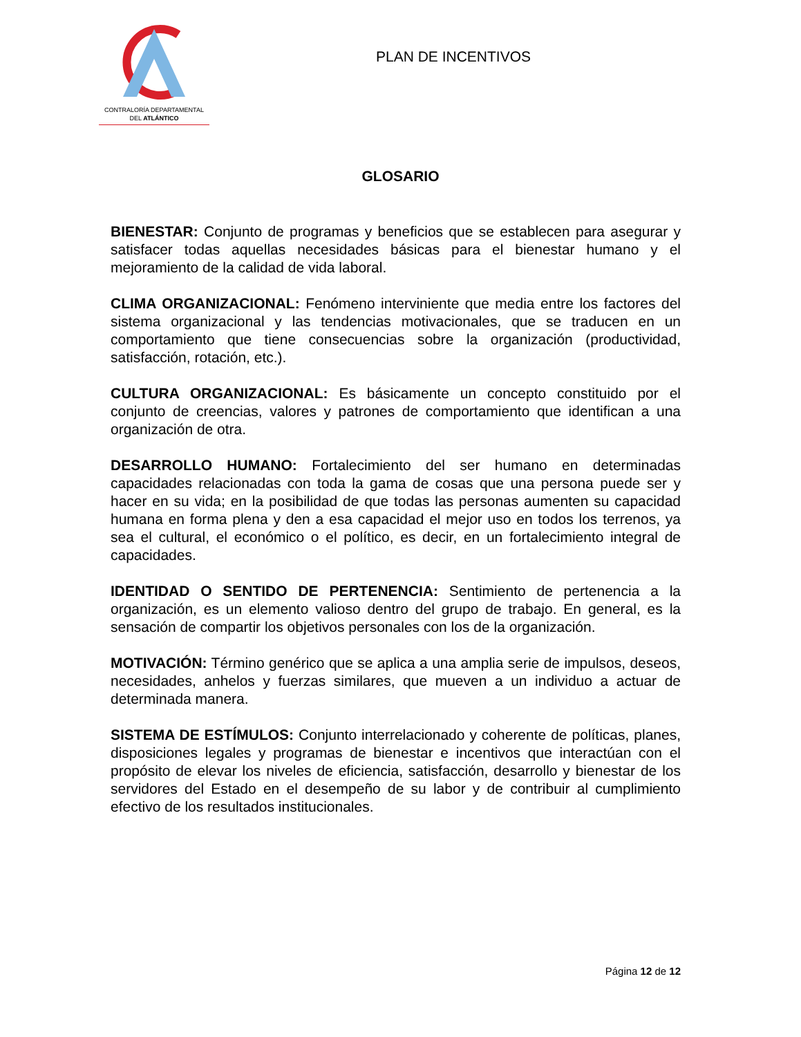CONTRALORÍA DEPARTAMENTAL
DEL ATLÁNTICO
PLAN DE INCENTIVOS
GLOSARIO
BIENESTAR: Conjunto de programas y beneficios que se establecen para asegurar y satisfacer todas aquellas necesidades básicas para el bienestar humano y el mejoramiento de la calidad de vida laboral.
CLIMA ORGANIZACIONAL: Fenómeno interviniente que media entre los factores del sistema organizacional y las tendencias motivacionales, que se traducen en un comportamiento que tiene consecuencias sobre la organización (productividad, satisfacción, rotación, etc.).
CULTURA ORGANIZACIONAL: Es básicamente un concepto constituido por el conjunto de creencias, valores y patrones de comportamiento que identifican a una organización de otra.
DESARROLLO HUMANO: Fortalecimiento del ser humano en determinadas capacidades relacionadas con toda la gama de cosas que una persona puede ser y hacer en su vida; en la posibilidad de que todas las personas aumenten su capacidad humana en forma plena y den a esa capacidad el mejor uso en todos los terrenos, ya sea el cultural, el económico o el político, es decir, en un fortalecimiento integral de capacidades.
IDENTIDAD O SENTIDO DE PERTENENCIA: Sentimiento de pertenencia a la organización, es un elemento valioso dentro del grupo de trabajo. En general, es la sensación de compartir los objetivos personales con los de la organización.
MOTIVACIÓN: Término genérico que se aplica a una amplia serie de impulsos, deseos, necesidades, anhelos y fuerzas similares, que mueven a un individuo a actuar de determinada manera.
SISTEMA DE ESTÍMULOS: Conjunto interrelacionado y coherente de políticas, planes, disposiciones legales y programas de bienestar e incentivos que interactúan con el propósito de elevar los niveles de eficiencia, satisfacción, desarrollo y bienestar de los servidores del Estado en el desempeño de su labor y de contribuir al cumplimiento efectivo de los resultados institucionales.
Página 12 de 12